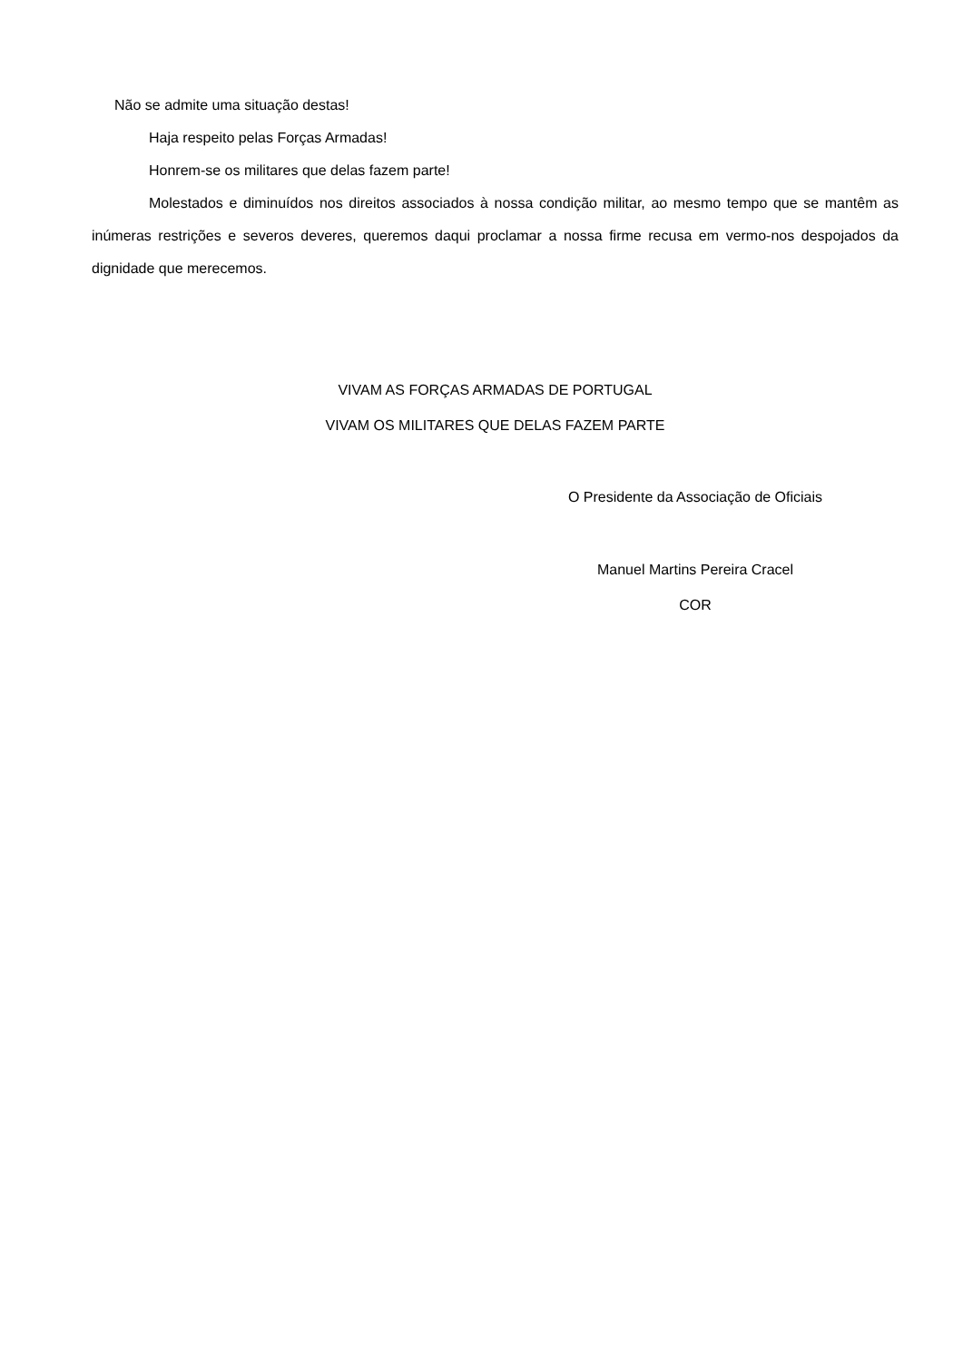Não se admite uma situação destas!
Haja respeito pelas Forças Armadas!
Honrem-se os militares que delas fazem parte!
Molestados e diminuídos nos direitos associados à nossa condição militar, ao mesmo tempo que se mantêm as inúmeras restrições e severos deveres, queremos daqui proclamar a nossa firme recusa em vermo-nos despojados da dignidade que merecemos.
VIVAM AS FORÇAS ARMADAS DE PORTUGAL
VIVAM OS MILITARES QUE DELAS FAZEM PARTE
O Presidente da Associação de Oficiais
Manuel Martins Pereira Cracel
COR